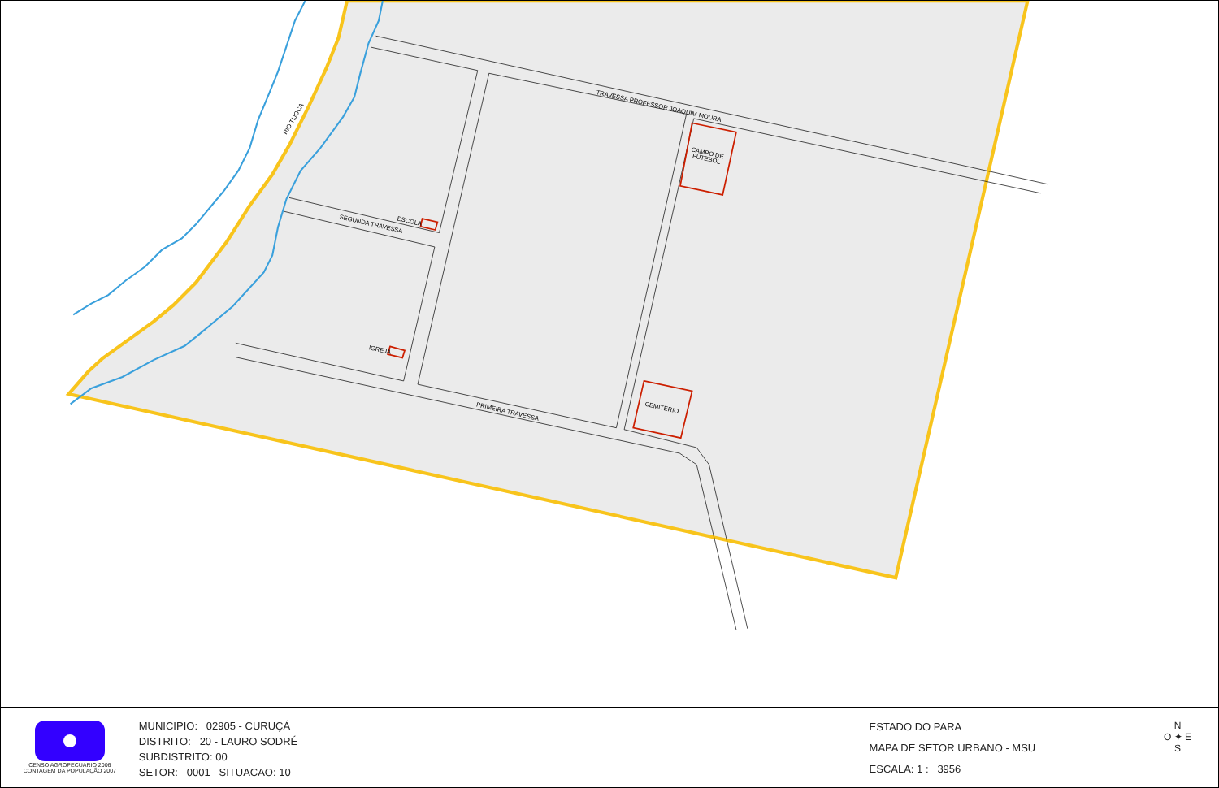TRAVESSA PROFESSOR JOAQUIM MOURA
SEGUNDA TRAVESSA
PRIMEIRA TRAVESSA
ESCOLA
IGREJA
CAMPO DE
FUTEBOL
CEMITERIO
RIO TIJOCA
CENSO AGROPECUARIO 2006
CONTAGEM DA POPULAÇÃO 2007
MUNICIPIO: 02905 - CURUÇÁ
DISTRITO: 20 - LAURO SODRÉ
SUBDISTRITO: 00
SETOR: 0001 SITUACAO: 10
ESTADO DO PARA
MAPA DE SETOR URBANO - MSU
ESCALA: 1 : 3956
N
O ✦ E
S